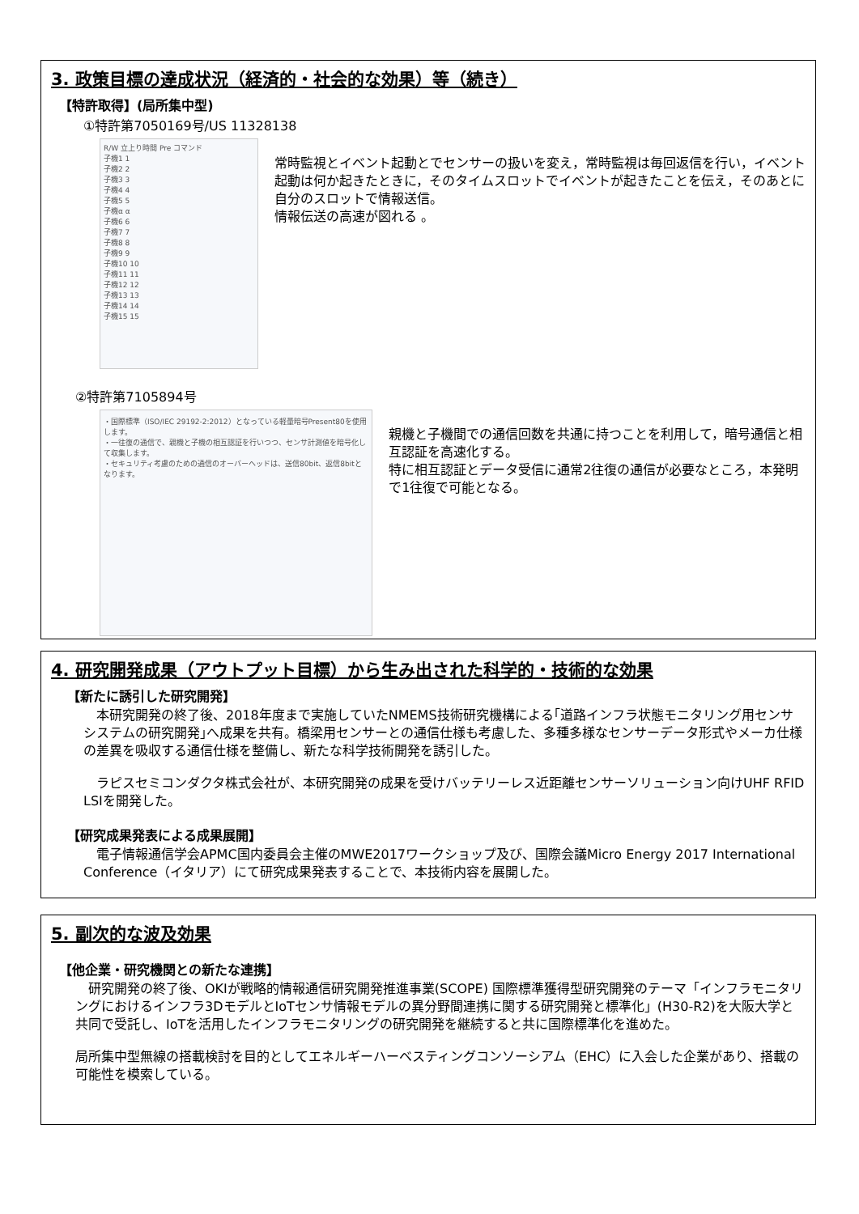3. 政策目標の達成状況（経済的・社会的な効果）等（続き）
【特許取得】(局所集中型)
①特許第7050169号/US 11328138
R/W 立上り時間 Pre コマンド
子機1 1
子機2 2
子機3 3
子機4 4
子機5 5
子機α α
子機6 6
子機7 7
子機8 8
子機9 9
子機10 10
子機11 11
子機12 12
子機13 13
子機14 14
子機15 15
常時監視とイベント起動とでセンサーの扱いを変え，常時監視は毎回返信を行い，イベント起動は何か起きたときに，そのタイムスロットでイベントが起きたことを伝え，そのあとに自分のスロットで情報送信。
情報伝送の高速が図れる 。
②特許第7105894号
・国際標準（ISO/IEC 29192-2:2012）となっている軽量暗号Present80を使用します。
・一往復の通信で、親機と子機の相互認証を行いつつ、センサ計測値を暗号化して収集します。
・セキュリティ考慮のための通信のオーバーヘッドは、送信80bit、返信8bitとなります。
親機と子機間での通信回数を共通に持つことを利用して，暗号通信と相互認証を高速化する。
特に相互認証とデータ受信に通常2往復の通信が必要なところ，本発明で1往復で可能となる。
4. 研究開発成果（アウトプット目標）から生み出された科学的・技術的な効果
【新たに誘引した研究開発】
　本研究開発の終了後、2018年度まで実施していたNMEMS技術研究機構による｢道路インフラ状態モニタリング用センサシステムの研究開発｣へ成果を共有。橋梁用センサーとの通信仕様も考慮した、多種多様なセンサーデータ形式やメーカ仕様の差異を吸収する通信仕様を整備し、新たな科学技術開発を誘引した。
　ラピスセミコンダクタ株式会社が、本研究開発の成果を受けバッテリーレス近距離センサーソリューション向けUHF RFID LSIを開発した。
【研究成果発表による成果展開】
　電子情報通信学会APMC国内委員会主催のMWE2017ワークショップ及び、国際会議Micro Energy 2017 International Conference（イタリア）にて研究成果発表することで、本技術内容を展開した。
5. 副次的な波及効果
【他企業・研究機関との新たな連携】
　研究開発の終了後、OKIが戦略的情報通信研究開発推進事業(SCOPE) 国際標準獲得型研究開発のテーマ「インフラモニタリングにおけるインフラ3DモデルとIoTセンサ情報モデルの異分野間連携に関する研究開発と標準化」(H30-R2)を大阪大学と共同で受託し、IoTを活用したインフラモニタリングの研究開発を継続すると共に国際標準化を進めた。
局所集中型無線の搭載検討を目的としてエネルギーハーベスティングコンソーシアム（EHC）に入会した企業があり、搭載の可能性を模索している。